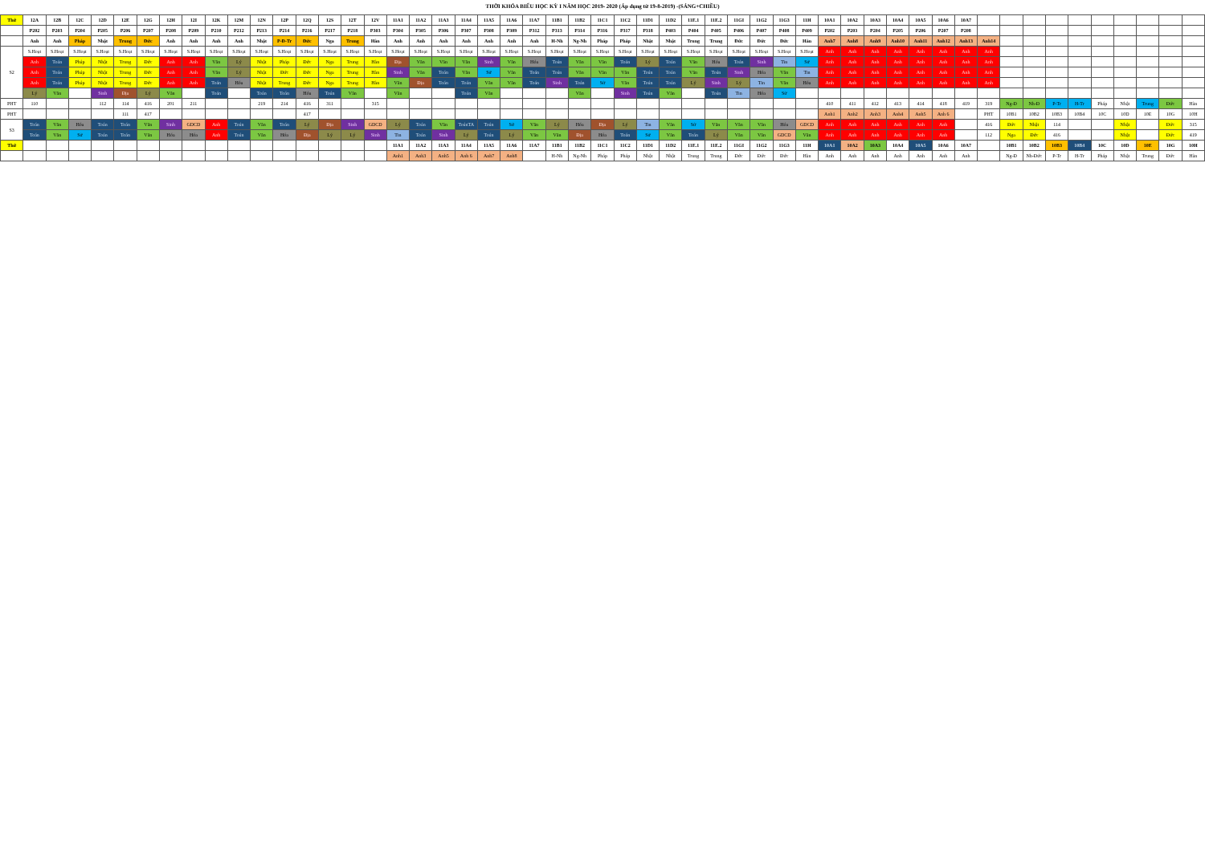THỜI KHÓA BIỂU HỌC KỲ I NĂM HỌC 2019- 2020 (Áp dụng từ 19-8-2019) -(SÁNG+CHIỀU)
| Thứ | 12A | 12B | 12C | 12D | 12E | 12G | 12H | 12I | 12K | 12M | 12N | 12P | 12Q | 12S | 12T | 12V | 11A1 | 11A2 | 11A3 | 11A4 | 11A5 | 11A6 | 11A7 | 11B1 | 11B2 | 11C1 | 11C2 | 11D1 | 11D2 | 11E.1 | 11E.2 | 11GI | 11G2 | 11G3 | 11H | 10A1 | 10A2 | 10A3 | 10A4 | 10A5 | 10A6 | 10A7 | | | | | | | | | | |
| --- | --- | --- | --- | --- | --- | --- | --- | --- | --- | --- | --- | --- | --- | --- | --- | --- | --- | --- | --- | --- | --- | --- | --- | --- | --- | --- | --- | --- | --- | --- | --- | --- | --- | --- | --- | --- | --- | --- | --- | --- | --- | --- | --- | --- | --- | --- | --- | --- | --- | --- | --- | --- |
| | P202 | P203 | P204 | P205 | P206 | P207 | P208 | P209 | P210 | P212 | P213 | P214 | P216 | P217 | P218 | P303 | P304 | P305 | P306 | P307 | P308 | P309 | P312 | P313 | P314 | P316 | P317 | P318 | P403 | P404 | P405 | P406 | P407 | P408 | P409 | P202 | P203 | P204 | P205 | P206 | P207 | P208 | | | | | | | | | | |
| | Anh | Anh | Pháp | Nhật | Trung | Đức | Anh | Anh | Anh | Anh | Nhật | P-Đ-Tr | Đức | Nga | Trung | Hàn | Anh | Anh | Anh | Anh | Anh | Anh | Anh | H-Nh | Ng-Nh | Pháp | Pháp | Nhật | Nhật | Trung | Trung | Đức | Đức | Đức | Hàn | Anh7 | Anh8 | Anh9 | Anh10 | Anh11 | Anh12 | Anh13 | Anh14 | | | | | | | | | |
| S2 | S.Hoạt | S.Hoạt | S.Hoạt | S.Hoạt | S.Hoạt | S.Hoạt | S.Hoạt | S.Hoạt | S.Hoạt | S.Hoạt | S.Hoạt | S.Hoạt | S.Hoạt | S.Hoạt | S.Hoạt | S.Hoạt | S.Hoạt | S.Hoạt | S.Hoạt | S.Hoạt | S.Hoạt | S.Hoạt | S.Hoạt | S.Hoạt | S.Hoạt | S.Hoạt | S.Hoạt | S.Hoạt | S.Hoạt | S.Hoạt | S.Hoạt | S.Hoạt | S.Hoạt | S.Hoạt | S.Hoạt | Anh | Anh | Anh | Anh | Anh | Anh | Anh | Anh | | | | | | | | | |
| | Anh | Toán | Pháp | Nhật | Trung | Đức | Anh | Anh | Văn | Lý | Nhật | Pháp | Đức | Nga | Trung | Hàn | Địa | Văn | Văn | Văn | Sinh | Văn | Hóa | Toán | Văn | Văn | Toán | Lý | Toán | Văn | Hóa | Toán | Sinh | Tin | Sử | Anh | Anh | Anh | Anh | Anh | Anh | Anh | Anh | | | | | | | | | |
| | Anh | Toán | Pháp | Nhật | Trung | Đức | Anh | Anh | Văn | Lý | Nhật | Đức | Đức | Nga | Trung | Hàn | Sinh | Văn | Toán | Văn | Sử | Văn | Toán | Toán | Văn | Văn | Văn | Toán | Toán | Văn | Toán | Sinh | Hóa | Văn | Tin | Anh | Anh | Anh | Anh | Anh | Anh | Anh | Anh | | | | | | | | | |
| | Anh | Toán | Pháp | Nhật | Trung | Đức | Anh | Anh | Toán | Hóa | Nhật | Trung | Đức | Nga | Trung | Hàn | Văn | Địa | Toán | Toán | Văn | Văn | Toán | Sinh | Toán | Sử | Văn | Toán | Toán | Lý | Sinh | Lý | Tin | Văn | Hóa | Anh | Anh | Anh | Anh | Anh | Anh | Anh | Anh | | | | | | | | | |
| | Lý | Văn | | Sinh | Địa | Lý | Văn | | Toán | | Toán | Toán | Hóa | Toán | Văn | | Văn | | | Toán | Văn | | | | Văn | | Sinh | Toán | Văn | | Toán | Tin | Hóa | Sử | | | | | | | | | | | | | | | | | | |
| PHT | 110 | | | 112 | 114 | 416 | 201 | 211 | | | 219 | 214 | 416 | 311 | | 315 | | | | | | | | | | | | | | | | | | | | 410 | 411 | 412 | 413 | 414 | 418 | 419 | 319 | Ng-Đ | Nh-Đ | P-Tr | H-Tr | Pháp | Nhật | Trung | Đức | Hàn |
| PHT | | | | | 111 | 417 | | | | | | | 417 | | | | | | | | | | | | | | | | | | | | | | | Anh1 | Anh2 | Anh3 | Anh4 | Anh5 | Anh 6 | | PHT | 10B1 | 10B2 | 10B3 | 10B4 | 10C | 10D | 10E | 10G | 10H |
| S3 | Toán | Văn | Hóa | Toán | Toán | Văn | Sinh | GDCD | Anh | Toán | Văn | Toán | Lý | Địa | Sinh | GDCD | Lý | Toán | Văn | ToánTA | Toán | Sử | Văn | Lý | Hóa | Địa | Lý | Tin | Văn | Sử | Văn | Văn | Văn | Hóa | GDCD | Anh | Anh | Anh | Anh | Anh | Anh | | 416 | Đức | Nhật | 114 | | | Nhật | | Đức | 315 |
| | Toán | Văn | Sử | Toán | Toán | Văn | Hóa | Hóa | Anh | Toán | Văn | Hóa | Địa | Lý | Lý | Sinh | Tin | Toán | Sinh | Lý | Toán | Lý | Văn | Văn | Địa | Hóa | Toán | Sử | Văn | Toán | Lý | Văn | Văn | GDCD | Văn | Anh | Anh | Anh | Anh | Anh | Anh | | 112 | Nga | Đức | 416 | | | Nhật | | Đức | 419 |
| Thứ | | | | | | | | | | | | | | | | | 11A1 | 11A2 | 11A3 | 11A4 | 11A5 | 11A6 | 11A7 | 11B1 | 11B2 | 11C1 | 11C2 | 11D1 | 11D2 | 11E.1 | 11E.2 | 11GI | 11G2 | 11G3 | 11H | 10A1 | 10A2 | 10A3 | 10A4 | 10A5 | 10A6 | 10A7 | | 10B1 | 10B2 | 10B3 | 10B4 | 10C | 10D | 10E | 10G | 10H |
| | | | | | | | | | | | | | | | | | Anh1 | Anh3 | Anh5 | Anh 6 | Anh7 | Anh8 | | H-Nh | Ng-Nh | Pháp | Pháp | Nhật | Nhật | Trung | Trung | Đức | Đức | Đức | Hàn | Anh | Anh | Anh | Anh | Anh | Anh | Anh | | Ng-Đ | Nh-Đức | P-Tr | H-Tr | Pháp | Nhật | Trung | Đức | Hàn |